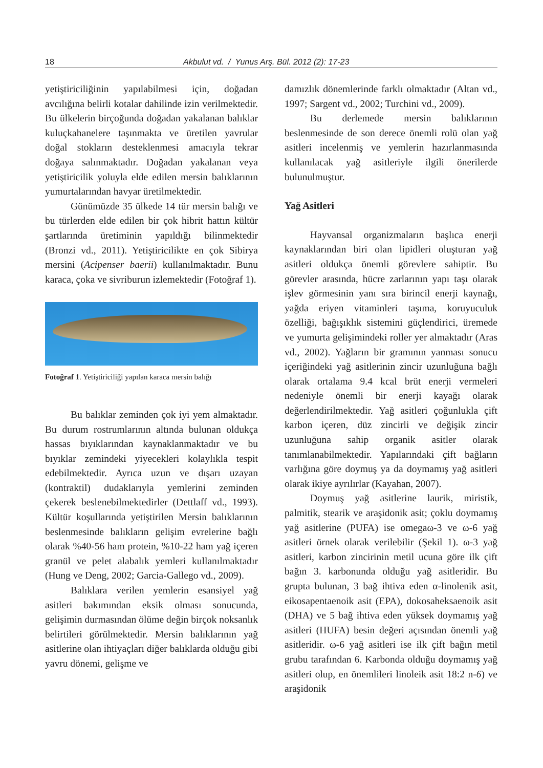18 Akbulut vd. / Yunus Arş. Bül. 2012 (2): 17-23
yetiştiriciliğinin yapılabilmesi için, doğadan avcılığına belirli kotalar dahilinde izin verilmektedir. Bu ülkelerin birçoğunda doğadan yakalanan balıklar kuluçkahanelere taşınmakta ve üretilen yavrular doğal stokların desteklenmesi amacıyla tekrar doğaya salınmaktadır. Doğadan yakalanan veya yetiştiricilik yoluyla elde edilen mersin balıklarının yumurtalarından havyar üretilmektedir.
Günümüzde 35 ülkede 14 tür mersin balığı ve bu türlerden elde edilen bir çok hibrit hattın kültür şartlarında üretiminin yapıldığı bilinmektedir (Bronzi vd., 2011). Yetiştiricilikte en çok Sibirya mersini (Acipenser baerii) kullanılmaktadır. Bunu karaca, çoka ve sivriburun izlemektedir (Fotoğraf 1).
Fotoğraf 1. Yetiştiriciliği yapılan karaca mersin balığı
Bu balıklar zeminden çok iyi yem almaktadır. Bu durum rostrumlarının altında bulunan oldukça hassas bıyıklarından kaynaklanmaktadır ve bu bıyıklar zemindeki yiyecekleri kolaylıkla tespit edebilmektedir. Ayrıca uzun ve dışarı uzayan (kontraktil) dudaklarıyla yemlerini zeminden çekerek beslenebilmektedirler (Dettlaff vd., 1993). Kültür koşullarında yetiştirilen Mersin balıklarının beslenmesinde balıkların gelişim evrelerine bağlı olarak %40-56 ham protein, %10-22 ham yağ içeren granül ve pelet alabalık yemleri kullanılmaktadır (Hung ve Deng, 2002; Garcia-Gallego vd., 2009).
Balıklara verilen yemlerin esansiyel yağ asitleri bakımından eksik olması sonucunda, gelişimin durmasından ölüme değin birçok noksanlık belirtileri görülmektedir. Mersin balıklarının yağ asitlerine olan ihtiyaçları diğer balıklarda olduğu gibi yavru dönemi, gelişme ve
damızlık dönemlerinde farklı olmaktadır (Altan vd., 1997; Sargent vd., 2002; Turchini vd., 2009).
Bu derlemede mersin balıklarının beslenmesinde de son derece önemli rolü olan yağ asitleri incelenmiş ve yemlerin hazırlanmasında kullanılacak yağ asitleriyle ilgili önerilerde bulunulmuştur.
Yağ Asitleri
Hayvansal organizmaların başlıca enerji kaynaklarından biri olan lipidleri oluşturan yağ asitleri oldukça önemli görevlere sahiptir. Bu görevler arasında, hücre zarlarının yapı taşı olarak işlev görmesinin yanı sıra birincil enerji kaynağı, yağda eriyen vitaminleri taşıma, koruyuculuk özelliği, bağışıklık sistemini güçlendirici, üremede ve yumurta gelişimindeki roller yer almaktadır (Aras vd., 2002). Yağların bir gramının yanması sonucu içeriğindeki yağ asitlerinin zincir uzunluğuna bağlı olarak ortalama 9.4 kcal brüt enerji vermeleri nedeniyle önemli bir enerji kayağı olarak değerlendirilmektedir. Yağ asitleri çoğunlukla çift karbon içeren, düz zincirli ve değişik zincir uzunluğuna sahip organik asitler olarak tanımlanabilmektedir. Yapılarındaki çift bağların varlığına göre doymuş ya da doymamış yağ asitleri olarak ikiye ayrılırlar (Kayahan, 2007).
Doymuş yağ asitlerine laurik, miristik, palmitik, stearik ve araşidonik asit; çoklu doymamış yağ asitlerine (PUFA) ise omegaω-3 ve ω-6 yağ asitleri örnek olarak verilebilir (Şekil 1). ω-3 yağ asitleri, karbon zincirinin metil ucuna göre ilk çift bağın 3. karbonunda olduğu yağ asitleridir. Bu grupta bulunan, 3 bağ ihtiva eden α-linolenik asit, eikosapentaenoik asit (EPA), dokosaheksaenoik asit (DHA) ve 5 bağ ihtiva eden yüksek doymamış yağ asitleri (HUFA) besin değeri açısından önemli yağ asitleridir. ω-6 yağ asitleri ise ilk çift bağın metil grubu tarafından 6. Karbonda olduğu doymamış yağ asitleri olup, en önemlileri linoleik asit 18:2 n-6) ve araşidonik